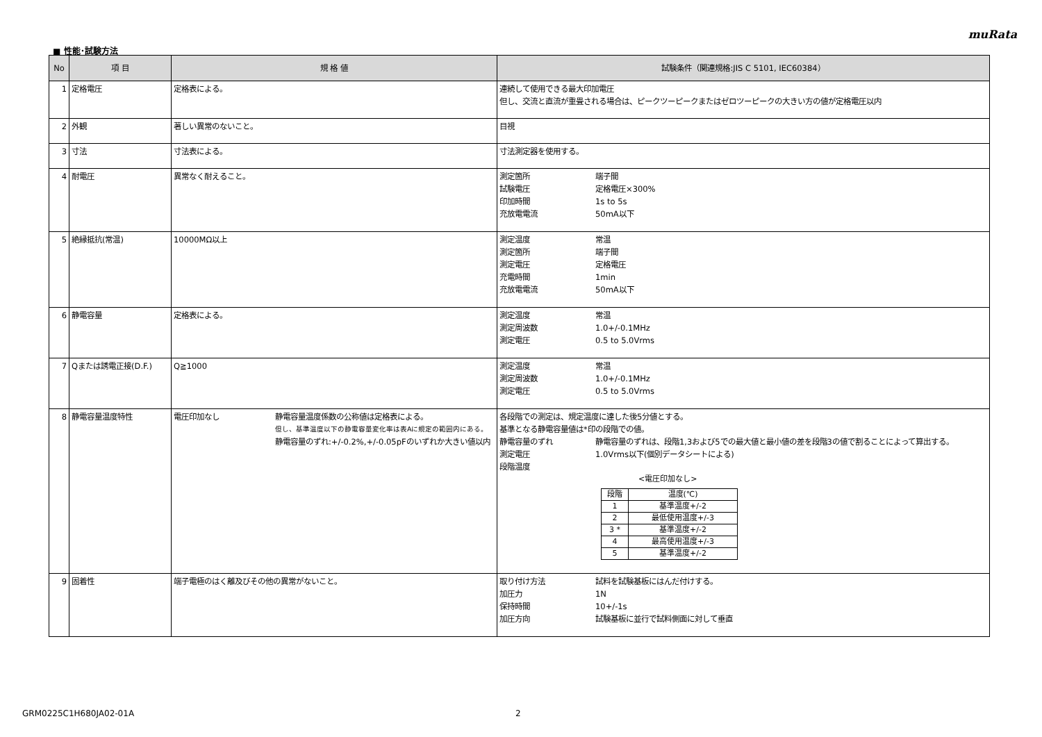muRata
■ 性能･試験方法
| No | 項 目 | 規 格 値 | 試験条件（関連規格:JIS C 5101, IEC60384） |
| --- | --- | --- | --- |
| 1 | 定格電圧 | 定格表による。 | 連続して使用できる最大印加電圧 但し、交流と直流が重畳される場合は、ピークツーピークまたはゼロツーピークの大きい方の値が定格電圧以内 |
| 2 | 外観 | 著しい異常のないこと。 | 目視 |
| 3 | 寸法 | 寸法表による。 | 寸法測定器を使用する。 |
| 4 | 耐電圧 | 異常なく耐えること。 | 測定箇所 端子間 試験電圧 定格電圧×300% 印加時間 1s to 5s 充放電電流 50mA以下 |
| 5 | 絶縁抵抗(常温) | 10000MΩ以上 | 測定温度 常温 測定箇所 端子間 測定電圧 定格電圧 充電時間 1min 充放電電流 50mA以下 |
| 6 | 静電容量 | 定格表による。 | 測定温度 常温 測定周波数 1.0+/-0.1MHz 測定電圧 0.5 to 5.0Vrms |
| 7 | Qまたは誘電正接(D.F.) | Q≧1000 | 測定温度 常温 測定周波数 1.0+/-0.1MHz 測定電圧 0.5 to 5.0Vrms |
| 8 | 静電容量温度特性 | 電圧印加なし 静電容量温度係数の公称値は定格表による。 但し、基準温度以下の静電容量変化率は表Aに規定の範囲内にある。 静電容量のずれ:+/-0.2%,+/-0.05pFのいずれか大きい値以内 | 各段階での測定は、規定温度に達した後5分値とする。 基準となる静電容量値は*印の段階での値。 静電容量のずれ 静電容量のずれは、段階1,3および5での最大値と最小値の差を段階3の値で割ることによって算出する。 測定電圧 1.0Vrms以下(個別データシートによる) 段階温度 <電圧印加なし> / 段階 / 温度(℃) / / 1 / 基準温度+/-2 / / 2 / 最低使用温度+/-3 / / 3 * / 基準温度+/-2 / / 4 / 最高使用温度+/-3 / / 5 / 基準温度+/-2 / |
| 9 | 固着性 | 端子電極のはく離及びその他の異常がないこと。 | 取り付け方法 試料を試験基板にはんだ付けする。 加圧力 1N 保持時間 10+/-1s 加圧方向 試験基板に並行で試料側面に対して垂直 |
GRM0225C1H680JA02-01A 2